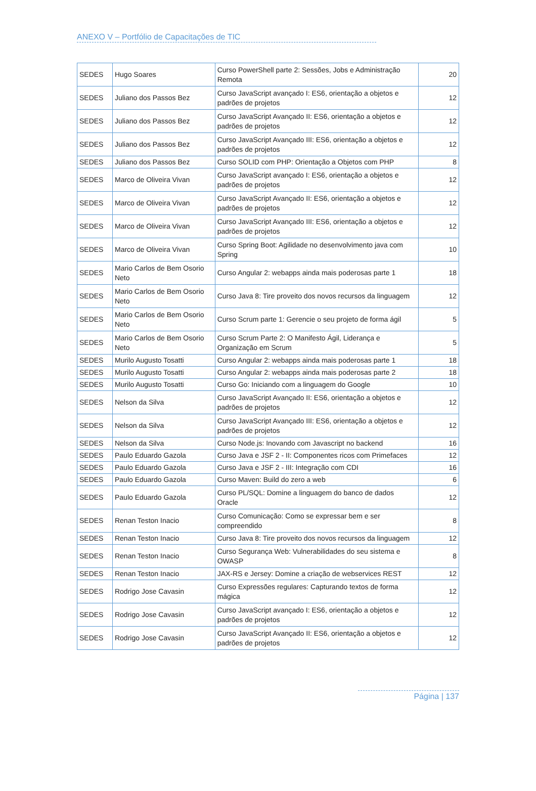ANEXO V – Portfólio de Capacitações de TIC
| SEDES | Hugo Soares | Curso PowerShell parte 2: Sessões, Jobs e Administração Remota | 20 |
| SEDES | Juliano dos Passos Bez | Curso JavaScript avançado I: ES6, orientação a objetos e padrões de projetos | 12 |
| SEDES | Juliano dos Passos Bez | Curso JavaScript Avançado II: ES6, orientação a objetos e padrões de projetos | 12 |
| SEDES | Juliano dos Passos Bez | Curso JavaScript Avançado III: ES6, orientação a objetos e padrões de projetos | 12 |
| SEDES | Juliano dos Passos Bez | Curso SOLID com PHP: Orientação a Objetos com PHP | 8 |
| SEDES | Marco de Oliveira Vivan | Curso JavaScript avançado I: ES6, orientação a objetos e padrões de projetos | 12 |
| SEDES | Marco de Oliveira Vivan | Curso JavaScript Avançado II: ES6, orientação a objetos e padrões de projetos | 12 |
| SEDES | Marco de Oliveira Vivan | Curso JavaScript Avançado III: ES6, orientação a objetos e padrões de projetos | 12 |
| SEDES | Marco de Oliveira Vivan | Curso Spring Boot: Agilidade no desenvolvimento java com Spring | 10 |
| SEDES | Mario Carlos de Bem Osorio Neto | Curso Angular 2: webapps ainda mais poderosas parte 1 | 18 |
| SEDES | Mario Carlos de Bem Osorio Neto | Curso Java 8: Tire proveito dos novos recursos da linguagem | 12 |
| SEDES | Mario Carlos de Bem Osorio Neto | Curso Scrum parte 1: Gerencie o seu projeto de forma ágil | 5 |
| SEDES | Mario Carlos de Bem Osorio Neto | Curso Scrum Parte 2: O Manifesto Ágil, Liderança e Organização em Scrum | 5 |
| SEDES | Murilo Augusto Tosatti | Curso Angular 2: webapps ainda mais poderosas parte 1 | 18 |
| SEDES | Murilo Augusto Tosatti | Curso Angular 2: webapps ainda mais poderosas parte 2 | 18 |
| SEDES | Murilo Augusto Tosatti | Curso Go: Iniciando com a linguagem do Google | 10 |
| SEDES | Nelson da Silva | Curso JavaScript Avançado II: ES6, orientação a objetos e padrões de projetos | 12 |
| SEDES | Nelson da Silva | Curso JavaScript Avançado III: ES6, orientação a objetos e padrões de projetos | 12 |
| SEDES | Nelson da Silva | Curso Node.js: Inovando com Javascript no backend | 16 |
| SEDES | Paulo Eduardo Gazola | Curso Java e JSF 2 - II: Componentes ricos com Primefaces | 12 |
| SEDES | Paulo Eduardo Gazola | Curso Java e JSF 2 - III: Integração com CDI | 16 |
| SEDES | Paulo Eduardo Gazola | Curso Maven: Build do zero a web | 6 |
| SEDES | Paulo Eduardo Gazola | Curso PL/SQL: Domine a linguagem do banco de dados Oracle | 12 |
| SEDES | Renan Teston Inacio | Curso Comunicação: Como se expressar bem e ser compreendido | 8 |
| SEDES | Renan Teston Inacio | Curso Java 8: Tire proveito dos novos recursos da linguagem | 12 |
| SEDES | Renan Teston Inacio | Curso Segurança Web: Vulnerabilidades do seu sistema e OWASP | 8 |
| SEDES | Renan Teston Inacio | JAX-RS e Jersey: Domine a criação de webservices REST | 12 |
| SEDES | Rodrigo Jose Cavasin | Curso Expressões regulares: Capturando textos de forma mágica | 12 |
| SEDES | Rodrigo Jose Cavasin | Curso JavaScript avançado I: ES6, orientação a objetos e padrões de projetos | 12 |
| SEDES | Rodrigo Jose Cavasin | Curso JavaScript Avançado II: ES6, orientação a objetos e padrões de projetos | 12 |
Página | 137